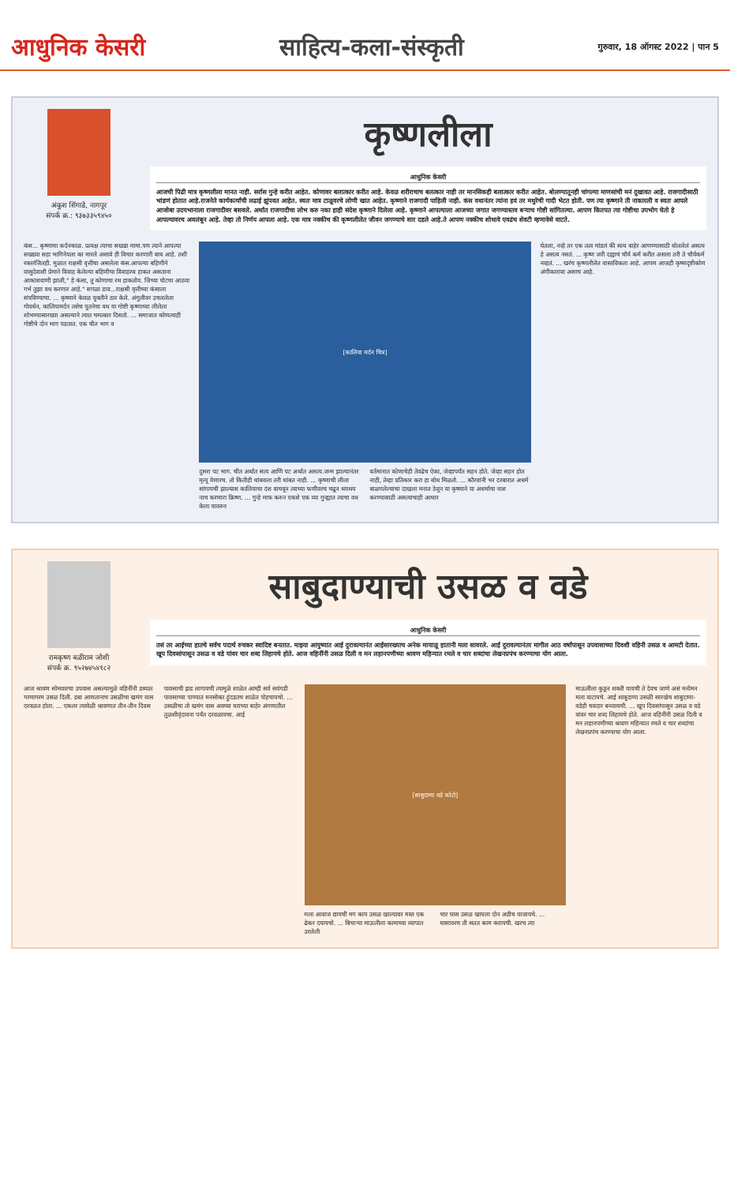आधुनिक केसरी साहित्य-कला-संस्कृती
गुरुवार, 18 ऑगस्ट 2022 | पान 5
अंकुश शिंगाडे, नागपूर
संपर्क क्र.: ९३७३३५९४५०
कृष्णलीला
आधुनिक केसरी
आजची पिढी मात्र कृष्णलीला मानत नाही. सर्रास गुन्हे करीत आहेत. कोणावर बलात्कार करीत आहे. केवळ शरीराचाच बलत्कार नाही तर मानसिकही बलात्कार करीत आहेत. बोलण्यातूनही चांगल्या माणसांची मनं दुखावत आहे. राजगादीसाठी भांडणं होतात आहे.राजनेते कार्यकर्त्यांची लढाई झुंपवत आहेत. स्वतः मात्र टाळूवरचे लोणी खात आहेत. कृष्णाने राजगादी पाहिली नाही. कंस वधानंतर त्यांना हवं तर मथुरेची गादी भेटत होती. पण त्या कृष्णाने ती नाकारली व स्वतः आपले आजोबा उदयभानाला राजगादीवर बसवले. अर्थात राजगादीचा लोभ करु नका हाही संदेश कृष्णाने दिलेला आहे. कृष्णाने आपल्याला आजच्या जगात जगण्यास्तव बऱ्याच गोष्टी सांगितल्या. आपण कितपत त्या गोष्टीचा उपभोग घेतो हे आपल्यावरच अवलंबून आहे. तेव्हा तो निर्णय आपला आहे. एक मात्र नक्कीच की कृष्णलीलेत जीवन जगण्याचे सार दडले आहे.ते आपण नक्कीच शोधावे एवढंच शेवटी म्हणावेसे वाटते.
कंस... कृष्णाचा कर्दनकाळ. प्रत्यक्ष त्याचा सख्खा मामा.पण त्याने आपल्या सख्ख्या सहा भागिनेयला का मारले असावे ही विचार करणारी बाब आहे. तशी रक्तरंजितही. मुळात राक्षसी वृत्तीचा असलेला कंस.आपल्या बहिणीने वासुदेवाशी प्रेमाने विवाह केलेल्या बहिणीचा विवाहरथ हाकत असताना आकाशवाणी झाली," हे कंसा, तु कोणाचा रथ हाकतोय. जिच्या पोटचा आठवा गर्भ तुझा वध करणार आहे." सगळा डाव...राक्षसी वृत्तीच्या कंसाला संपविण्याचा. ... कृष्णाने केवळ युक्तीने ठार केले. अंगुलीवर उचललेला गोवर्धन, कालियामर्दन तसेच पुतनेचा वध या गोष्टी कृष्णाच्या लीलेला शोभण्यासारख्या असल्याने त्यात चमत्कार दिसतो. ... समाजात कोणत्याही गोष्टीचे दोन भाग पडतात. एक चीत भाग व
[कालिया मर्दन चित्र]
दुसरा पट भाग. चीत अर्थात सत्य आणि पट अर्थात असत्य.जन्म झाल्यानंतर मृत्यू येणारच. तो कितीही थांबवला तरी थांबत नाही. ... कृष्णाची लीला सांगायची झाल्यास कालियाचा दंश वाचवून त्याच्या फणीवरच चढून थयथय नाच करणारा क्रिष्ण. ... गुन्हे माफ करुन एकशे एक व्या गुन्ह्यात त्याचा वध केला यावरुन
वर्तमानात कोणाचेही तेवढेच ऐका, जेव्हापर्यंत सहन होते. जेव्हा सहन होत नाही, तेव्हा प्रतिकार करा हा बोध मिळतो. ... कौरवांनी भर दरबारात अधर्म बाळगलेल्याचा दाखला मनात ठेवून या कृष्णाने या अधर्माचा नाश करण्यासाठी असत्याचाही आधार
घेतला, नव्हे तर एक तत्व मांडलं की सत्य बाहेर आणण्यासाठी बोललेलं असत्य हे असत्य नसतं. ... कृष्ण जरी दह्याचं चौर्य कर्म करीत असला तरी ते चौर्यकर्म नव्हतं. ... खरंच कृष्णलीलेत वास्तविकता आहे. आपण आजही कृष्णदृष्टीकोण अंगीकारावा असाच आहे.
रामकृष्ण बळीराम जोशी
संपर्क क्र. ९५२७४५४१८२
साबुदाण्याची उसळ व वडे
आधुनिक केसरी
तसं तर आईच्या हातचे सर्वच पदार्थ रुचकर स्वादिष्ट बनतात. माझ्या आयुष्यात आई दुरावल्यानंत आईसारख्याच अनेक मायाळू हातानी मला सावरले. आई दुरावल्यानंतर मागील आठ वर्षांपासून उपवासाच्या दिवशी वहिनी उसळ व आमटी देतात. खूप दिवसांपासून उसळ व वडे यांवर चार शब्द लिहायचे होते. आज वहिनींनी उसळ दिली व मन लहानपणीच्या श्रावण महिन्यात रमले व चार शब्दांचा लेखनप्रपंच करण्याचा योग आला.
आज श्रावण सोमवारचा उपवास असल्यामुळे वहिनींनी डब्यात गरमागरम उसळ दिली. डबा आणतानाच उसळीचा खमंग वास दरवळत होता. ... एकतर त्यावेळी श्रावणात तीन-तीन दिवस
पावसाची झड लागायची त्यामुळे शाळेत आम्ही सर्व सवंगडी पावसाच्या पाण्यात मनसोक्त हुंदडतच शाळेत पोहचायचो. ... उसळीचा तो खमंग वास अवघ्या घराच्या बाहेर अंगणातील तुळशीवृंदावना पर्यंत दरवळायचा. आई
[साबुदाणा वडे फोटो]
मला आवाज द्यायची मग काय उसळ खाल्यावर मस्त एक ढेकर दयायचो. ... बिचाऱ्या माऊलीला कामाच्या व्यापात उरलेली
चार घास उसळ खायला दोन अडीच वाजायचे. ... घासावरच ती सतत काम करायची. खरच त्या
माऊलीला कुठून शक्ती यायची ते देवच जाणे असं मनोमन मला वाटायचे. आई शाबुदाणा उसळी सारखेच शाबुदाणा-वडेही चवदार बनवायची. ... खूप दिवसांपासून उसळ व वडे यांवर चार शब्द लिहायचे होते. आज वहिनींनी उसळ दिली व मन लहानपणीच्या श्रावण महिन्यात रमले व चार शब्दांचा लेखनप्रपंच करण्याचा योग आला.